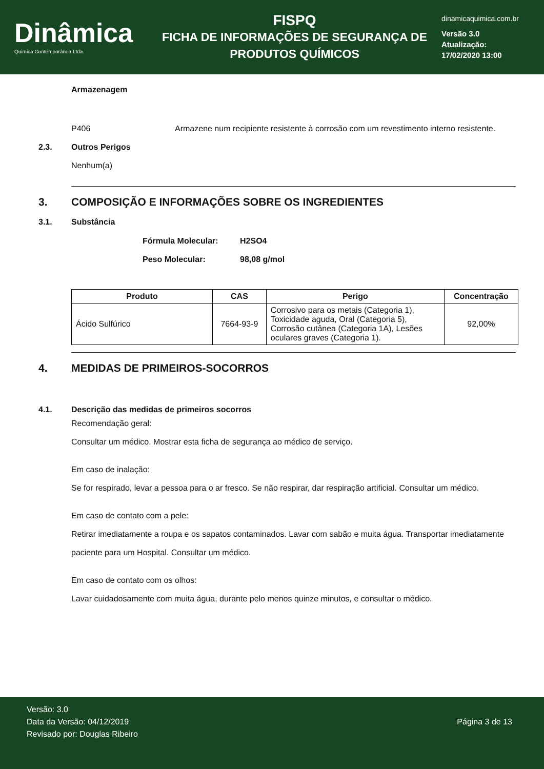Dinâmica
Quimica Contemporânea Ltda.
FISPQ
FICHA DE INFORMAÇÕES DE SEGURANÇA DE
PRODUTOS QUÍMICOS
dinamicaquimica.com.br
Versão 3.0
Atualização:
17/02/2020 13:00
Armazenagem
P406 Armazene num recipiente resistente à corrosão com um revestimento interno resistente.
2.3. Outros Perigos
Nenhum(a)
3. COMPOSIÇÃO E INFORMAÇÕES SOBRE OS INGREDIENTES
3.1. Substância
Fórmula Molecular: H2SO4
Peso Molecular: 98,08 g/mol
| Produto | CAS | Perigo | Concentração |
| --- | --- | --- | --- |
| Ácido Sulfúrico | 7664-93-9 | Corrosivo para os metais (Categoria 1), Toxicidade aguda, Oral (Categoria 5), Corrosão cutânea (Categoria 1A), Lesões oculares graves (Categoria 1). | 92,00% |
4. MEDIDAS DE PRIMEIROS-SOCORROS
4.1. Descrição das medidas de primeiros socorros
Recomendação geral:
Consultar um médico. Mostrar esta ficha de segurança ao médico de serviço.
Em caso de inalação:
Se for respirado, levar a pessoa para o ar fresco. Se não respirar, dar respiração artificial. Consultar um médico.
Em caso de contato com a pele:
Retirar imediatamente a roupa e os sapatos contaminados. Lavar com sabão e muita água. Transportar imediatamente paciente para um Hospital. Consultar um médico.
Em caso de contato com os olhos:
Lavar cuidadosamente com muita água, durante pelo menos quinze minutos, e consultar o médico.
Versão: 3.0
Data da Versão: 04/12/2019
Revisado por: Douglas Ribeiro
Página 3 de 13